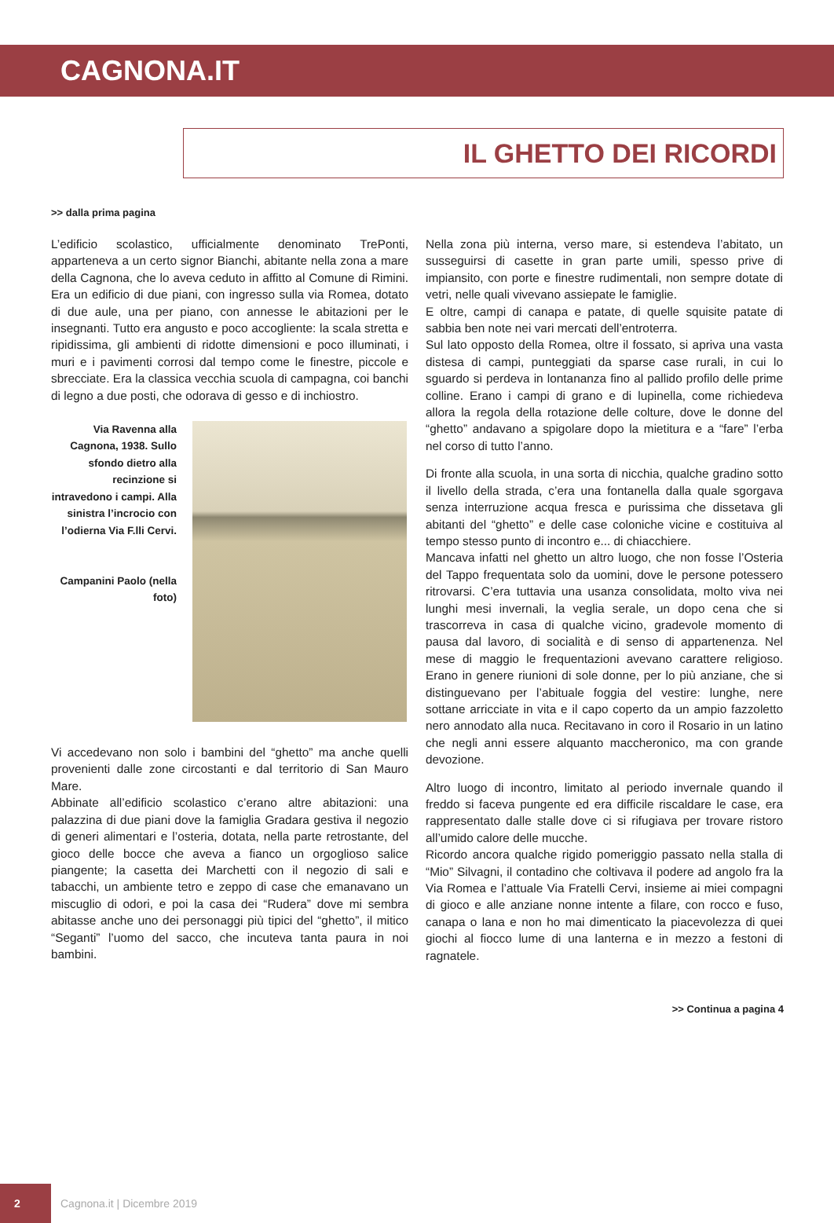CAGNONA.IT
IL GHETTO DEI RICORDI
>> dalla prima pagina
L’edificio scolastico, ufficialmente denominato TrePonti, apparteneva a un certo signor Bianchi, abitante nella zona a mare della Cagnona, che lo aveva ceduto in affitto al Comune di Rimini. Era un edificio di due piani, con ingresso sulla via Romea, dotato di due aule, una per piano, con annesse le abitazioni per le insegnanti. Tutto era angusto e poco accogliente: la scala stretta e ripidissima, gli ambienti di ridotte dimensioni e poco illuminati, i muri e i pavimenti corrosi dal tempo come le finestre, piccole e sbrecciate. Era la classica vecchia scuola di campagna, coi banchi di legno a due posti, che odorava di gesso e di inchiostro.
Via Ravenna alla Cagnona, 1938. Sullo sfondo dietro alla recinzione si intravedono i campi. Alla sinistra l’incrocio con l’odierna Via F.lli Cervi.
Campanini Paolo (nella foto)
Vi accedevano non solo i bambini del “ghetto” ma anche quelli provenienti dalle zone circostanti e dal territorio di San Mauro Mare.
Abbinate all’edificio scolastico c’erano altre abitazioni: una palazzina di due piani dove la famiglia Gradara gestiva il negozio di generi alimentari e l’osteria, dotata, nella parte retrostante, del gioco delle bocce che aveva a fianco un orgoglioso salice piangente; la casetta dei Marchetti con il negozio di sali e tabacchi, un ambiente tetro e zeppo di case che emanavano un miscuglio di odori, e poi la casa dei “Rudera” dove mi sembra abitasse anche uno dei personaggi più tipici del “ghetto”, il mitico “Seganti” l’uomo del sacco, che incuteva tanta paura in noi bambini.
Nella zona più interna, verso mare, si estendeva l’abitato, un susseguirsi di casette in gran parte umili, spesso prive di impiansito, con porte e finestre rudimentali, non sempre dotate di vetri, nelle quali vivevano assiepate le famiglie.
E oltre, campi di canapa e patate, di quelle squisite patate di sabbia ben note nei vari mercati dell’entroterra.
Sul lato opposto della Romea, oltre il fossato, si apriva una vasta distesa di campi, punteggiati da sparse case rurali, in cui lo sguardo si perdeva in lontananza fino al pallido profilo delle prime colline. Erano i campi di grano e di lupinella, come richiedeva allora la regola della rotazione delle colture, dove le donne del “ghetto” andavano a spigolare dopo la mietitura e a “fare” l’erba nel corso di tutto l’anno.
Di fronte alla scuola, in una sorta di nicchia, qualche gradino sotto il livello della strada, c’era una fontanella dalla quale sgorgava senza interruzione acqua fresca e purissima che dissetava gli abitanti del “ghetto” e delle case coloniche vicine e costituiva al tempo stesso punto di incontro e... di chiacchiere.
Mancava infatti nel ghetto un altro luogo, che non fosse l’Osteria del Tappo frequentata solo da uomini, dove le persone potessero ritrovarsi. C’era tuttavia una usanza consolidata, molto viva nei lunghi mesi invernali, la veglia serale, un dopo cena che si trascorreva in casa di qualche vicino, gradevole momento di pausa dal lavoro, di socialità e di senso di appartenenza. Nel mese di maggio le frequentazioni avevano carattere religioso. Erano in genere riunioni di sole donne, per lo più anziane, che si distinguevano per l’abituale foggia del vestire: lunghe, nere sottane arricciate in vita e il capo coperto da un ampio fazzoletto nero annodato alla nuca. Recitavano in coro il Rosario in un latino che negli anni essere alquanto maccheronico, ma con grande devozione.
Altro luogo di incontro, limitato al periodo invernale quando il freddo si faceva pungente ed era difficile riscaldare le case, era rappresentato dalle stalle dove ci si rifugiava per trovare ristoro all’umido calore delle mucche.
Ricordo ancora qualche rigido pomeriggio passato nella stalla di “Mio” Silvagni, il contadino che coltivava il podere ad angolo fra la Via Romea e l’attuale Via Fratelli Cervi, insieme ai miei compagni di gioco e alle anziane nonne intente a filare, con rocco e fuso, canapa o lana e non ho mai dimenticato la piacevolezza di quei giochi al fiocco lume di una lanterna e in mezzo a festoni di ragnatele.
>> Continua a pagina 4
2
Cagnona.it | Dicembre 2019